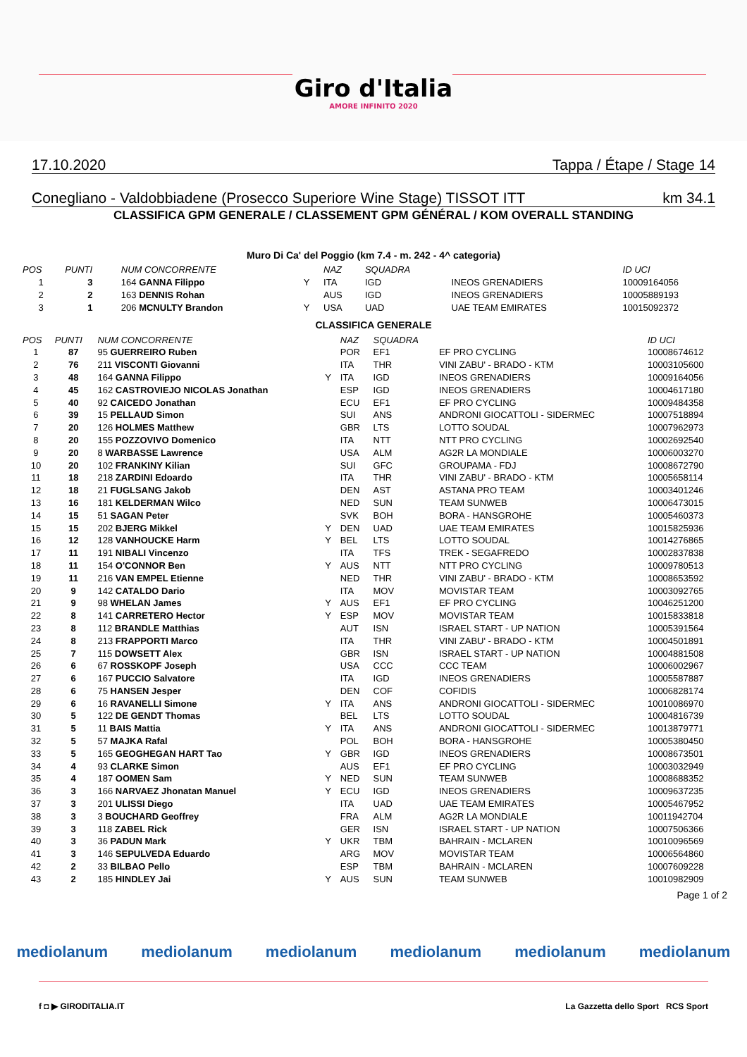Giro d'Italia
AMORE INFINITO 2020
17.10.2020 Tappa / Étape / Stage 14
Conegliano - Valdobbiadene (Prosecco Superiore Wine Stage) TISSOT ITT km 34.1
CLASSIFICA GPM GENERALE / CLASSEMENT GPM GÉNÉRAL / KOM OVERALL STANDING
Muro Di Ca' del Poggio (km 7.4 - m. 242 - 4^ categoria)
| POS | PUNTI | NUM CONCORRENTE | | NAZ | SQUADRA | | ID UCI |
| --- | --- | --- | --- | --- | --- | --- | --- |
| 1 | 3 | 164 GANNA Filippo | Y | ITA | IGD | INEOS GRENADIERS | 10009164056 |
| 2 | 2 | 163 DENNIS Rohan | | AUS | IGD | INEOS GRENADIERS | 10005889193 |
| 3 | 1 | 206 MCNULTY Brandon | Y | USA | UAD | UAE TEAM EMIRATES | 10015092372 |
CLASSIFICA GENERALE
| POS | PUNTI | NUM CONCORRENTE | | NAZ | SQUADRA | | ID UCI |
| --- | --- | --- | --- | --- | --- | --- | --- |
| 1 | 87 | 95 GUERREIRO Ruben | | POR | EF1 | EF PRO CYCLING | 10008674612 |
| 2 | 76 | 211 VISCONTI Giovanni | | ITA | THR | VINI ZABU' - BRADO - KTM | 10003105600 |
| 3 | 48 | 164 GANNA Filippo | Y | ITA | IGD | INEOS GRENADIERS | 10009164056 |
| 4 | 45 | 162 CASTROVIEJO NICOLAS Jonathan | | ESP | IGD | INEOS GRENADIERS | 10004617180 |
| 5 | 40 | 92 CAICEDO Jonathan | | ECU | EF1 | EF PRO CYCLING | 10009484358 |
| 6 | 39 | 15 PELLAUD Simon | | SUI | ANS | ANDRONI GIOCATTOLI - SIDERMEC | 10007518894 |
| 7 | 20 | 126 HOLMES Matthew | | GBR | LTS | LOTTO SOUDAL | 10007962973 |
| 8 | 20 | 155 POZZOVIVO Domenico | | ITA | NTT | NTT PRO CYCLING | 10002692540 |
| 9 | 20 | 8 WARBASSE Lawrence | | USA | ALM | AG2R LA MONDIALE | 10006003270 |
| 10 | 20 | 102 FRANKINY Kilian | | SUI | GFC | GROUPAMA - FDJ | 10008672790 |
| 11 | 18 | 218 ZARDINI Edoardo | | ITA | THR | VINI ZABU' - BRADO - KTM | 10005658114 |
| 12 | 18 | 21 FUGLSANG Jakob | | DEN | AST | ASTANA PRO TEAM | 10003401246 |
| 13 | 16 | 181 KELDERMAN Wilco | | NED | SUN | TEAM SUNWEB | 10006473015 |
| 14 | 15 | 51 SAGAN Peter | | SVK | BOH | BORA - HANSGROHE | 10005460373 |
| 15 | 15 | 202 BJERG Mikkel | Y | DEN | UAD | UAE TEAM EMIRATES | 10015825936 |
| 16 | 12 | 128 VANHOUCKE Harm | Y | BEL | LTS | LOTTO SOUDAL | 10014276865 |
| 17 | 11 | 191 NIBALI Vincenzo | | ITA | TFS | TREK - SEGAFREDO | 10002837838 |
| 18 | 11 | 154 O'CONNOR Ben | Y | AUS | NTT | NTT PRO CYCLING | 10009780513 |
| 19 | 11 | 216 VAN EMPEL Etienne | | NED | THR | VINI ZABU' - BRADO - KTM | 10008653592 |
| 20 | 9 | 142 CATALDO Dario | | ITA | MOV | MOVISTAR TEAM | 10003092765 |
| 21 | 9 | 98 WHELAN James | Y | AUS | EF1 | EF PRO CYCLING | 10046251200 |
| 22 | 8 | 141 CARRETERO Hector | Y | ESP | MOV | MOVISTAR TEAM | 10015833818 |
| 23 | 8 | 112 BRANDLE Matthias | | AUT | ISN | ISRAEL START - UP NATION | 10005391564 |
| 24 | 8 | 213 FRAPPORTI Marco | | ITA | THR | VINI ZABU' - BRADO - KTM | 10004501891 |
| 25 | 7 | 115 DOWSETT Alex | | GBR | ISN | ISRAEL START - UP NATION | 10004881508 |
| 26 | 6 | 67 ROSSKOPF Joseph | | USA | CCC | CCC TEAM | 10006002967 |
| 27 | 6 | 167 PUCCIO Salvatore | | ITA | IGD | INEOS GRENADIERS | 10005587887 |
| 28 | 6 | 75 HANSEN Jesper | | DEN | COF | COFIDIS | 10006828174 |
| 29 | 6 | 16 RAVANELLI Simone | Y | ITA | ANS | ANDRONI GIOCATTOLI - SIDERMEC | 10010086970 |
| 30 | 5 | 122 DE GENDT Thomas | | BEL | LTS | LOTTO SOUDAL | 10004816739 |
| 31 | 5 | 11 BAIS Mattia | Y | ITA | ANS | ANDRONI GIOCATTOLI - SIDERMEC | 10013879771 |
| 32 | 5 | 57 MAJKA Rafal | | POL | BOH | BORA - HANSGROHE | 10005380450 |
| 33 | 5 | 165 GEOGHEGAN HART Tao | Y | GBR | IGD | INEOS GRENADIERS | 10008673501 |
| 34 | 4 | 93 CLARKE Simon | | AUS | EF1 | EF PRO CYCLING | 10003032949 |
| 35 | 4 | 187 OOMEN Sam | Y | NED | SUN | TEAM SUNWEB | 10008688352 |
| 36 | 3 | 166 NARVAEZ Jhonatan Manuel | Y | ECU | IGD | INEOS GRENADIERS | 10009637235 |
| 37 | 3 | 201 ULISSI Diego | | ITA | UAD | UAE TEAM EMIRATES | 10005467952 |
| 38 | 3 | 3 BOUCHARD Geoffrey | | FRA | ALM | AG2R LA MONDIALE | 10011942704 |
| 39 | 3 | 118 ZABEL Rick | | GER | ISN | ISRAEL START - UP NATION | 10007506366 |
| 40 | 3 | 36 PADUN Mark | Y | UKR | TBM | BAHRAIN - MCLAREN | 10010096569 |
| 41 | 3 | 146 SEPULVEDA Eduardo | | ARG | MOV | MOVISTAR TEAM | 10006564860 |
| 42 | 2 | 33 BILBAO Pello | | ESP | TBM | BAHRAIN - MCLAREN | 10007609228 |
| 43 | 2 | 185 HINDLEY Jai | Y | AUS | SUN | TEAM SUNWEB | 10010982909 |
Page 1 of 2
mediolanum mediolanum mediolanum mediolanum mediolanum mediolanum
f ◘ ▶ GIRODITALIA.IT La Gazzetta dello Sport RCS Sport